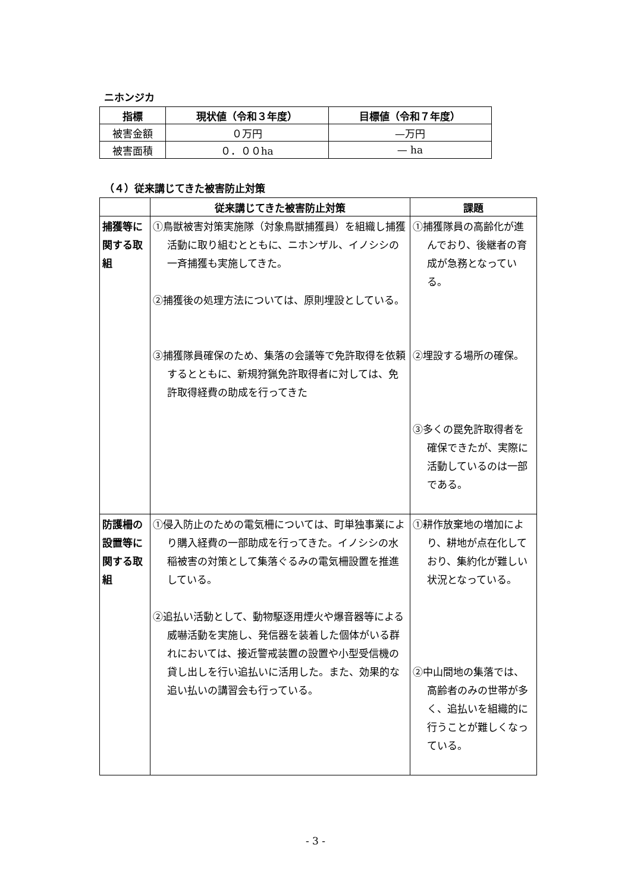ニホンジカ
| 指標 | 現状値（令和３年度） | 目標値（令和７年度） |
| --- | --- | --- |
| 被害金額 | ０万円 | —万円 |
| 被害面積 | ０．００ha | — ha |
（４）従来講じてきた被害防止対策
| | 従来講じてきた被害防止対策 | 課題 |
| --- | --- | --- |
| 捕獲等に関する取組 | ①鳥獣被害対策実施隊（対象鳥獣捕獲員）を組織し捕獲活動に取り組むとともに、ニホンザル、イノシシの一斉捕獲も実施してきた。 ②捕獲後の処理方法については、原則埋設としている。 ③捕獲隊員確保のため、集落の会議等で免許取得を依頼するとともに、新規狩猟免許取得者に対しては、免許取得経費の助成を行ってきた | ①捕獲隊員の高齢化が進んでおり、後継者の育成が急務となっている。 ②埋設する場所の確保。 ③多くの罠免許取得者を確保できたが、実際に活動しているのは一部である。 |
| 防護柵の設置等に関する取組 | ①侵入防止のための電気柵については、町単独事業により購入経費の一部助成を行ってきた。イノシシの水稲被害の対策として集落ぐるみの電気柵設置を推進している。 ②追払い活動として、動物駆逐用煙火や爆音器等による威嚇活動を実施し、発信器を装着した個体がいる群れにおいては、接近警戒装置の設置や小型受信機の貸し出しを行い追払いに活用した。また、効果的な追い払いの講習会も行っている。 | ①耕作放棄地の増加により、耕地が点在化しており、集約化が難しい状況となっている。 ②中山間地の集落では、高齢者のみの世帯が多く、追払いを組織的に行うことが難しくなっている。 |
- 3 -